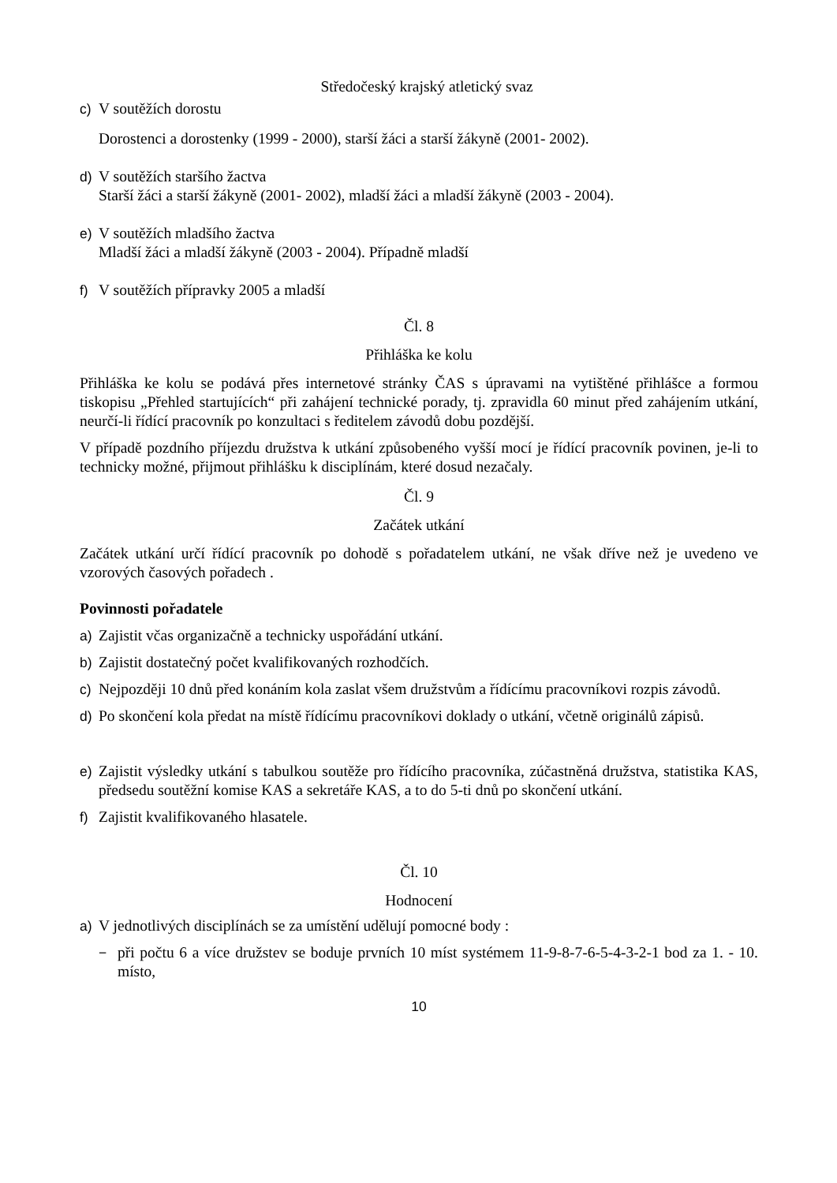Středočeský krajský atletický svaz
c) V soutěžích dorostu
Dorostenci a dorostenky (1999 - 2000), starší žáci a starší žákyně (2001- 2002).
d) V soutěžích staršího žactva
Starší žáci a starší žákyně (2001- 2002), mladší žáci a mladší žákyně (2003 - 2004).
e) V soutěžích mladšího žactva
Mladší žáci a mladší žákyně (2003 - 2004). Případně mladší
f) V soutěžích přípravky 2005 a mladší
Čl. 8
Přihláška ke kolu
Přihláška ke kolu se podává přes internetové stránky ČAS s úpravami na vytištěné přihlášce a formou tiskopisu „Přehled startujících“ při zahájení technické porady, tj. zpravidla 60 minut před zahájením utkání, neurčí-li řídící pracovník po konzultaci s ředitelem závodů dobu pozdější.
V případě pozdního příjezdu družstva k utkání způsobeného vyšší mocí je řídící pracovník povinen, je-li to technicky možné, přijmout přihlášku k disciplínám, které dosud nezačaly.
Čl. 9
Začátek utkání
Začátek utkání určí řídící pracovník po dohodě s pořadatelem utkání, ne však dříve než je uvedeno ve vzorových časových pořadech .
Povinnosti pořadatele
a) Zajistit včas organizačně a technicky uspořádání utkání.
b) Zajistit dostatečný počet kvalifikovaných rozhodčích.
c) Nejpozději 10 dnů před konáním kola zaslat všem družstvům a řídícímu pracovníkovi rozpis závodů.
d) Po skončení kola předat na místě řídícímu pracovníkovi doklady o utkání, včetně originálů zápisů.
e) Zajistit výsledky utkání s tabulkou soutěže pro řídícího pracovníka, zúčastněná družstva, statistika KAS, předsedu soutěžní komise KAS a sekretáře KAS, a to do 5-ti dnů po skončení utkání.
f) Zajistit kvalifikovaného hlasatele.
Čl. 10
Hodnocení
a) V jednotlivých disciplínách se za umístění udělují pomocné body :
− při počtu 6 a více družstev se boduje prvních 10 míst systémem 11-9-8-7-6-5-4-3-2-1 bod za 1. - 10. místo,
10